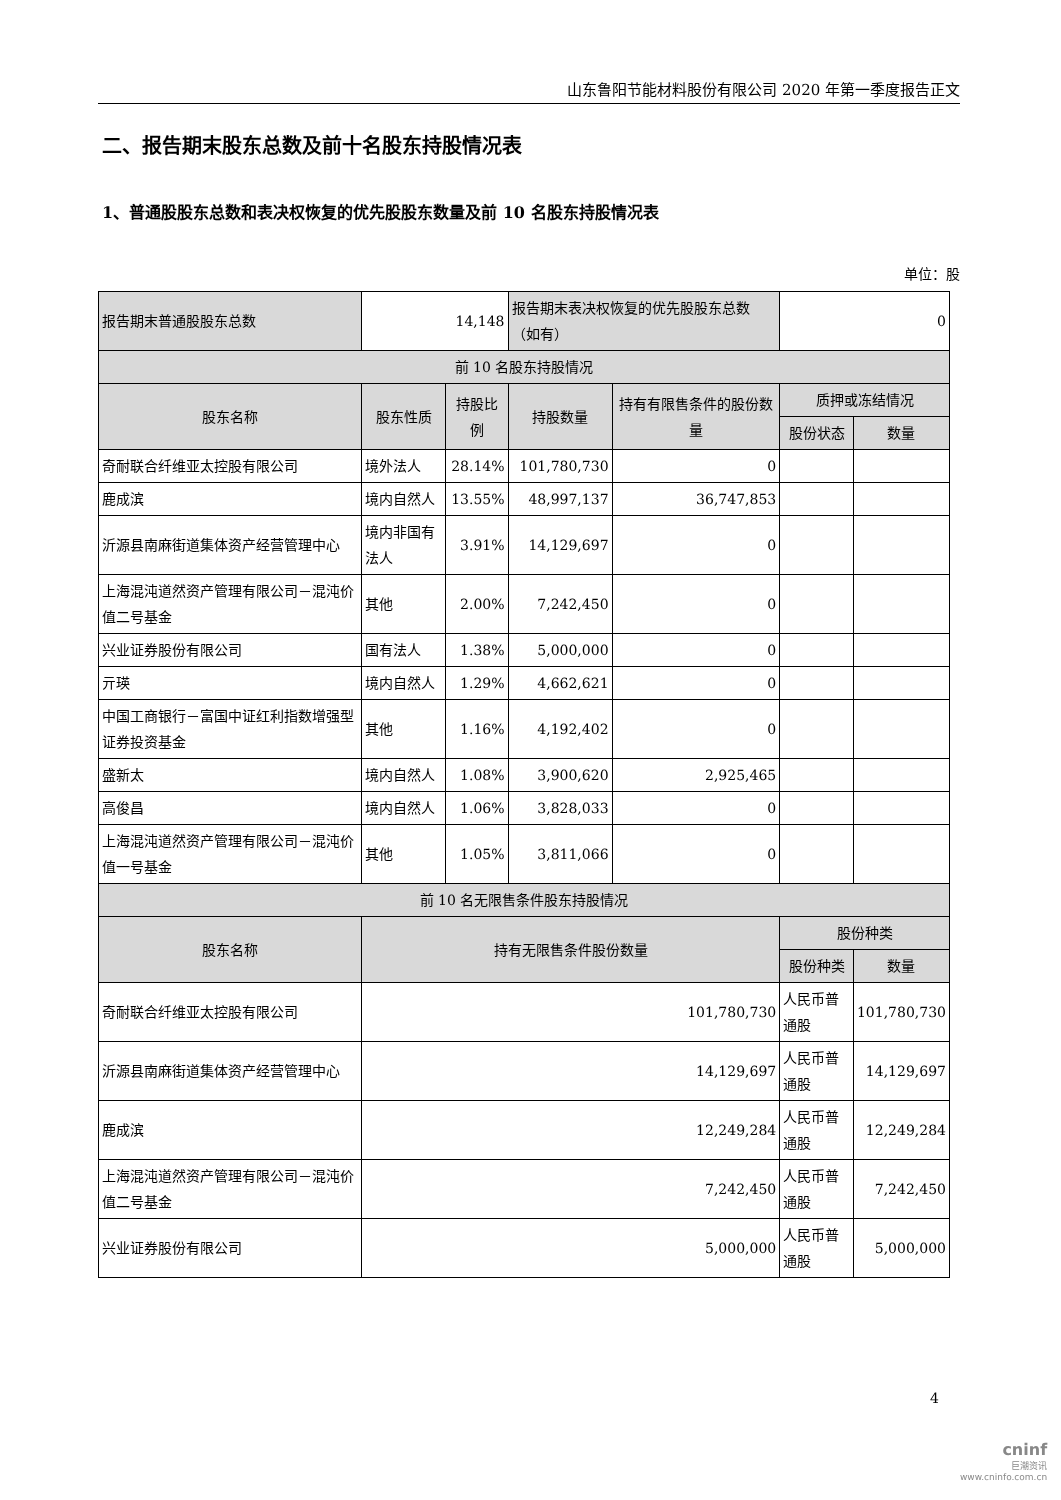山东鲁阳节能材料股份有限公司 2020 年第一季度报告正文
二、报告期末股东总数及前十名股东持股情况表
1、普通股股东总数和表决权恢复的优先股股东数量及前 10 名股东持股情况表
单位：股
| 报告期末普通股股东总数 | 14,148 | | 报告期末表决权恢复的优先股股东总数（如有） | | 0 | |
| 前 10 名股东持股情况 | | | | | | |
| 股东名称 | 股东性质 | 持股比例 | 持股数量 | 持有有限售条件的股份数量 | 质押或冻结情况 | |
| | | | | | 股份状态 | 数量 |
| 奇耐联合纤维亚太控股有限公司 | 境外法人 | 28.14% | 101,780,730 | 0 | | |
| 鹿成滨 | 境内自然人 | 13.55% | 48,997,137 | 36,747,853 | | |
| 沂源县南麻街道集体资产经营管理中心 | 境内非国有法人 | 3.91% | 14,129,697 | 0 | | |
| 上海混沌道然资产管理有限公司－混沌价值二号基金 | 其他 | 2.00% | 7,242,450 | 0 | | |
| 兴业证券股份有限公司 | 国有法人 | 1.38% | 5,000,000 | 0 | | |
| 亓瑛 | 境内自然人 | 1.29% | 4,662,621 | 0 | | |
| 中国工商银行－富国中证红利指数增强型证券投资基金 | 其他 | 1.16% | 4,192,402 | 0 | | |
| 盛新太 | 境内自然人 | 1.08% | 3,900,620 | 2,925,465 | | |
| 高俊昌 | 境内自然人 | 1.06% | 3,828,033 | 0 | | |
| 上海混沌道然资产管理有限公司－混沌价值一号基金 | 其他 | 1.05% | 3,811,066 | 0 | | |
| 前 10 名无限售条件股东持股情况 | | | | | | |
| 股东名称 | 持有无限售条件股份数量 | | | | 股份种类 | |
| | | | | | 股份种类 | 数量 |
| 奇耐联合纤维亚太控股有限公司 | 101,780,730 | | | | 人民币普通股 | 101,780,730 |
| 沂源县南麻街道集体资产经营管理中心 | 14,129,697 | | | | 人民币普通股 | 14,129,697 |
| 鹿成滨 | 12,249,284 | | | | 人民币普通股 | 12,249,284 |
| 上海混沌道然资产管理有限公司－混沌价值二号基金 | 7,242,450 | | | | 人民币普通股 | 7,242,450 |
| 兴业证券股份有限公司 | 5,000,000 | | | | 人民币普通股 | 5,000,000 |
4
cninf
巨潮资讯
www.cninfo.com.cn